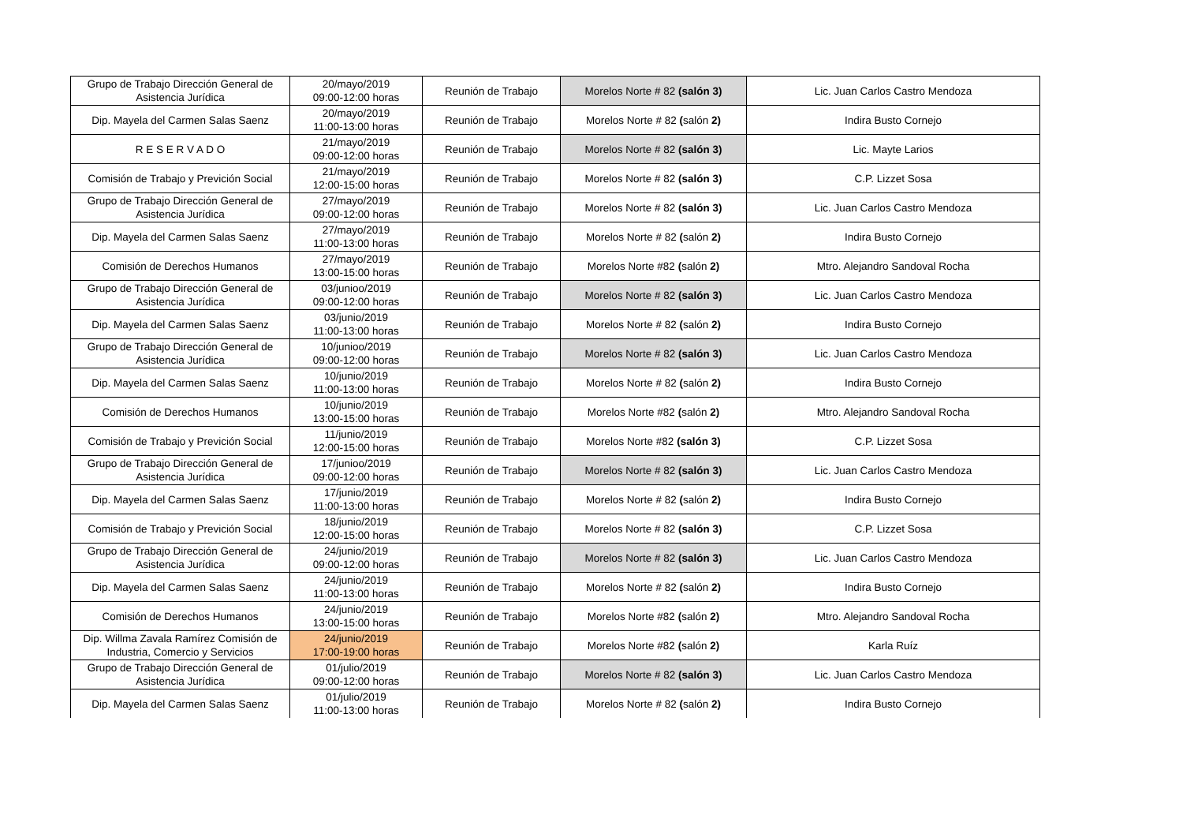| Grupo de Trabajo Dirección General de Asistencia Jurídica | 20/mayo/2019 09:00-12:00 horas | Reunión de Trabajo | Morelos Norte # 82 (salón 3) | Lic. Juan Carlos Castro Mendoza |
| Dip. Mayela del Carmen Salas Saenz | 20/mayo/2019 11:00-13:00 horas | Reunión de Trabajo | Morelos Norte # 82 ( salón 2) | Indira Busto Cornejo |
| R E S E R V A D O | 21/mayo/2019 09:00-12:00 horas | Reunión de Trabajo | Morelos Norte # 82 (salón 3) | Lic. Mayte Larios |
| Comisión de Trabajo y Previción Social | 21/mayo/2019 12:00-15:00 horas | Reunión de Trabajo | Morelos Norte # 82 (salón 3) | C.P. Lizzet Sosa |
| Grupo de Trabajo Dirección General de Asistencia Jurídica | 27/mayo/2019 09:00-12:00 horas | Reunión de Trabajo | Morelos Norte # 82 (salón 3) | Lic. Juan Carlos Castro Mendoza |
| Dip. Mayela del Carmen Salas Saenz | 27/mayo/2019 11:00-13:00 horas | Reunión de Trabajo | Morelos Norte # 82 ( salón 2) | Indira Busto Cornejo |
| Comisión de Derechos Humanos | 27/mayo/2019 13:00-15:00 horas | Reunión de Trabajo | Morelos Norte #82 ( salón 2) | Mtro. Alejandro Sandoval Rocha |
| Grupo de Trabajo Dirección General de Asistencia Jurídica | 03/junioo/2019 09:00-12:00 horas | Reunión de Trabajo | Morelos Norte # 82 (salón 3) | Lic. Juan Carlos Castro Mendoza |
| Dip. Mayela del Carmen Salas Saenz | 03/junio/2019 11:00-13:00 horas | Reunión de Trabajo | Morelos Norte # 82 ( salón 2) | Indira Busto Cornejo |
| Grupo de Trabajo Dirección General de Asistencia Jurídica | 10/junioo/2019 09:00-12:00 horas | Reunión de Trabajo | Morelos Norte # 82 (salón 3) | Lic. Juan Carlos Castro Mendoza |
| Dip. Mayela del Carmen Salas Saenz | 10/junio/2019 11:00-13:00 horas | Reunión de Trabajo | Morelos Norte # 82 ( salón 2) | Indira Busto Cornejo |
| Comisión de Derechos Humanos | 10/junio/2019 13:00-15:00 horas | Reunión de Trabajo | Morelos Norte #82 ( salón 2) | Mtro. Alejandro Sandoval Rocha |
| Comisión de Trabajo y Previción Social | 11/junio/2019 12:00-15:00 horas | Reunión de Trabajo | Morelos Norte #82 (salón 3) | C.P. Lizzet Sosa |
| Grupo de Trabajo Dirección General de Asistencia Jurídica | 17/junioo/2019 09:00-12:00 horas | Reunión de Trabajo | Morelos Norte # 82 (salón 3) | Lic. Juan Carlos Castro Mendoza |
| Dip. Mayela del Carmen Salas Saenz | 17/junio/2019 11:00-13:00 horas | Reunión de Trabajo | Morelos Norte # 82 ( salón 2) | Indira Busto Cornejo |
| Comisión de Trabajo y Previción Social | 18/junio/2019 12:00-15:00 horas | Reunión de Trabajo | Morelos Norte # 82 (salón 3) | C.P. Lizzet Sosa |
| Grupo de Trabajo Dirección General de Asistencia Jurídica | 24/junio/2019 09:00-12:00 horas | Reunión de Trabajo | Morelos Norte # 82 (salón 3) | Lic. Juan Carlos Castro Mendoza |
| Dip. Mayela del Carmen Salas Saenz | 24/junio/2019 11:00-13:00 horas | Reunión de Trabajo | Morelos Norte # 82 ( salón 2) | Indira Busto Cornejo |
| Comisión de Derechos Humanos | 24/junio/2019 13:00-15:00 horas | Reunión de Trabajo | Morelos Norte #82 ( salón 2) | Mtro. Alejandro Sandoval Rocha |
| Dip. Willma Zavala Ramírez Comisión de Industria, Comercio y Servicios | 24/junio/2019 17:00-19:00 horas | Reunión de Trabajo | Morelos Norte #82 ( salón 2) | Karla Ruíz |
| Grupo de Trabajo Dirección General de Asistencia Jurídica | 01/julio/2019 09:00-12:00 horas | Reunión de Trabajo | Morelos Norte # 82 (salón 3) | Lic. Juan Carlos Castro Mendoza |
| Dip. Mayela del Carmen Salas Saenz | 01/julio/2019 11:00-13:00 horas | Reunión de Trabajo | Morelos Norte # 82 ( salón 2) | Indira Busto Cornejo |